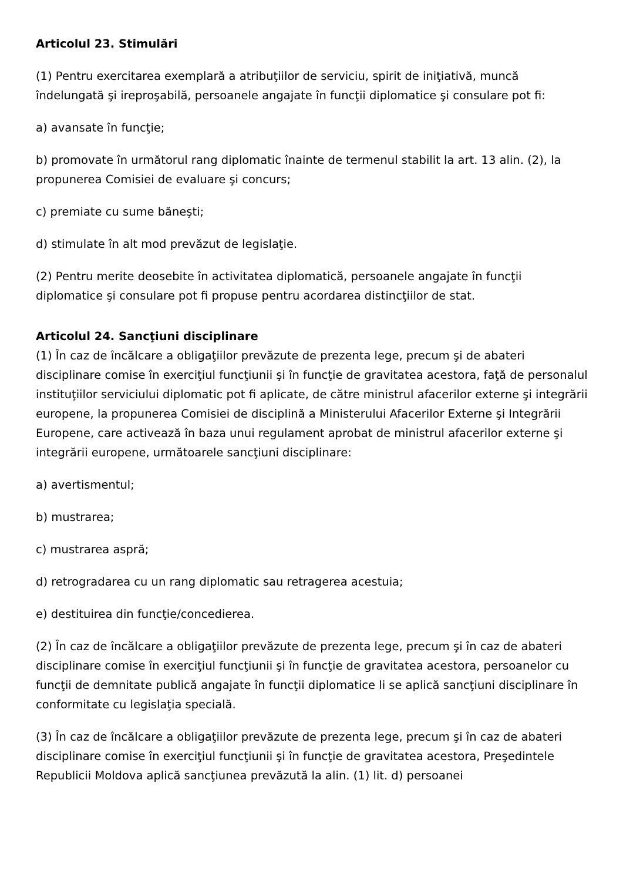Articolul 23. Stimulări
(1) Pentru exercitarea exemplară a atribuţiilor de serviciu, spirit de iniţiativă, muncă îndelungată şi ireproşabilă, persoanele angajate în funcţii diplomatice şi consulare pot fi:
a) avansate în funcţie;
b) promovate în următorul rang diplomatic înainte de termenul stabilit la art. 13 alin. (2), la propunerea Comisiei de evaluare şi concurs;
c) premiate cu sume băneşti;
d) stimulate în alt mod prevăzut de legislaţie.
(2) Pentru merite deosebite în activitatea diplomatică, persoanele angajate în funcţii diplomatice şi consulare pot fi propuse pentru acordarea distincţiilor de stat.
Articolul 24. Sancţiuni disciplinare
(1) În caz de încălcare a obligaţiilor prevăzute de prezenta lege, precum şi de abateri disciplinare comise în exerciţiul funcţiunii şi în funcţie de gravitatea acestora, faţă de personalul instituţiilor serviciului diplomatic pot fi aplicate, de către ministrul afacerilor externe şi integrării europene, la propunerea Comisiei de disciplină a Ministerului Afacerilor Externe şi Integrării Europene, care activează în baza unui regulament aprobat de ministrul afacerilor externe şi integrării europene, următoarele sancţiuni disciplinare:
a) avertismentul;
b) mustrarea;
c) mustrarea aspră;
d) retrogradarea cu un rang diplomatic sau retragerea acestuia;
e) destituirea din funcţie/concedierea.
(2) În caz de încălcare a obligaţiilor prevăzute de prezenta lege, precum şi în caz de abateri disciplinare comise în exerciţiul funcţiunii şi în funcţie de gravitatea acestora, persoanelor cu funcţii de demnitate publică angajate în funcţii diplomatice li se aplică sancţiuni disciplinare în conformitate cu legislaţia specială.
(3) În caz de încălcare a obligaţiilor prevăzute de prezenta lege, precum şi în caz de abateri disciplinare comise în exerciţiul funcţiunii şi în funcţie de gravitatea acestora, Preşedintele Republicii Moldova aplică sancţiunea prevăzută la alin. (1) lit. d) persoanei